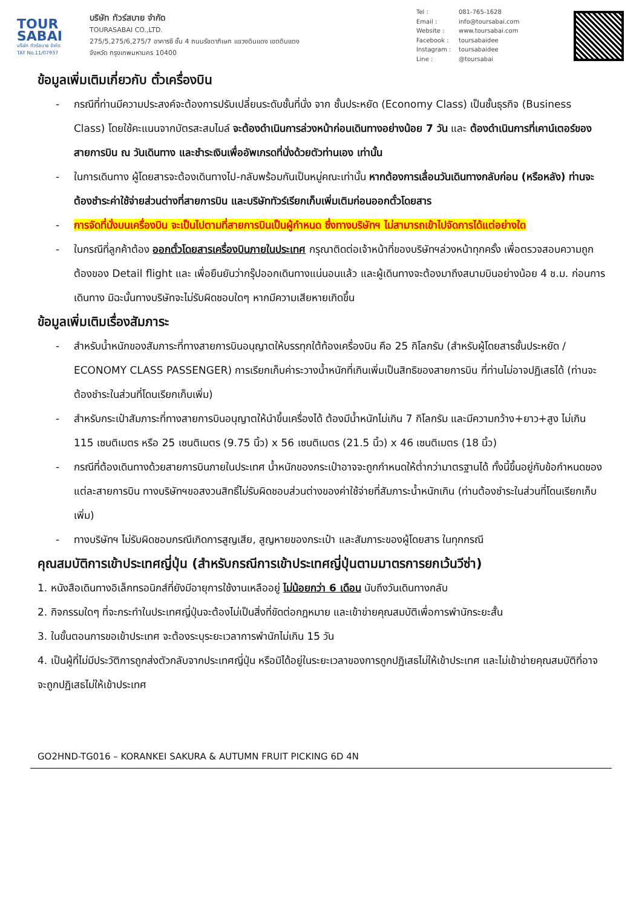TOUR SABAI
บริษัท ทัวร์สบาย จำกัด
TAT No.11/07937
บริษัท ทัวร์สบาย จำกัด
TOURASABAI CO.,LTD.
275/5,275/6,275/7 อาคารซี ชั้น 4 ถนนรัชดาภิเษก แขวงดินแดง เขตดินแดง
จังหวัด กรุงเทพมหานคร 10400
Tel : 081-765-1628
Email : info@toursabai.com
Website : www.toursabai.com
Facebook : toursabaidee
Instagram : toursabaidee
Line : @toursabai
ข้อมูลเพิ่มเติมเกี่ยวกับ ตั๋วเครื่องบิน
- กรณีที่ท่านมีความประสงค์จะต้องการปรับเปลี่ยนระดับชั้นที่นั่ง จาก ชั้นประหยัด (Economy Class) เป็นชั้นธุรกิจ (Business Class) โดยใช้คะแนนจากบัตรสะสมไมล์ จะต้องดำเนินการล่วงหน้าก่อนเดินทางอย่างน้อย 7 วัน และ ต้องดำเนินการที่เคาน์เตอร์ของสายการบิน ณ วันเดินทาง และชำระเงินเพื่ออัพเกรดที่นั่งด้วยตัวท่านเอง เท่านั้น
- ในการเดินทาง ผู้โดยสารจะต้องเดินทางไป-กลับพร้อมกันเป็นหมู่คณะเท่านั้น หากต้องการเลื่อนวันเดินทางกลับก่อน (หรือหลัง) ท่านจะต้องชำระค่าใช้จ่ายส่วนต่างที่สายการบิน และบริษัททัวร์เรียกเก็บเพิ่มเติมก่อนออกตั๋วโดยสาร
- การจัดที่นั่งบนเครื่องบิน จะเป็นไปตามที่สายการบินเป็นผู้กำหนด ซึ่งทางบริษัทฯ ไม่สามารถเข้าไปจัดการได้แต่อย่างใด
- ในกรณีที่ลูกค้าต้อง ออกตั๋วโดยสารเครื่องบินภายในประเทศ กรุณาติดต่อเจ้าหน้าที่ของบริษัทฯล่วงหน้าทุกครั้ง เพื่อตรวจสอบความถูกต้องของ Detail flight และ เพื่อยืนยันว่ากรุ๊ปออกเดินทางแน่นอนแล้ว และผู้เดินทางจะต้องมาถึงสนามบินอย่างน้อย 4 ช.ม. ก่อนการเดินทาง มิฉะนั้นทางบริษัทจะไม่รับผิดชอบใดๆ หากมีความเสียหายเกิดขึ้น
ข้อมูลเพิ่มเติมเรื่องสัมภาระ
- สำหรับน้ำหนักของสัมภาระที่ทางสายการบินอนุญาตให้บรรทุกใต้ท้องเครื่องบิน คือ 25 กิโลกรัม (สำหรับผู้โดยสารชั้นประหยัด / ECONOMY CLASS PASSENGER) การเรียกเก็บค่าระวางน้ำหนักที่เกินเพิ่มเป็นสิทธิของสายการบิน ที่ท่านไม่อาจปฏิเสธได้ (ท่านจะต้องชำระในส่วนที่โดนเรียกเก็บเพิ่ม)
- สำหรับกระเป๋าสัมภาระที่ทางสายการบินอนุญาตให้นำขึ้นเครื่องได้ ต้องมีน้ำหนักไม่เกิน 7 กิโลกรัม และมีความกว้าง+ยาว+สูง ไม่เกิน 115 เซนติเมตร หรือ 25 เซนติเมตร (9.75 นิ้ว) x 56 เซนติเมตร (21.5 นิ้ว) x 46 เซนติเมตร (18 นิ้ว)
- กรณีที่ต้องเดินทางด้วยสายการบินภายในประเทศ น้ำหนักของกระเป๋าอาจจะถูกกำหนดให้ต่ำกว่ามาตรฐานได้ ทั้งนี้ขึ้นอยู่กับข้อกำหนดของแต่ละสายการบิน ทางบริษัทฯขอสงวนสิทธิ์ไม่รับผิดชอบส่วนต่างของค่าใช้จ่ายที่สัมภาระน้ำหนักเกิน (ท่านต้องชำระในส่วนที่โดนเรียกเก็บเพิ่ม)
- ทางบริษัทฯ ไม่รับผิดชอบกรณีเกิดการสูญเสีย, สูญหายของกระเป๋า และสัมภาระของผู้โดยสาร ในทุกกรณี
คุณสมบัติการเข้าประเทศญี่ปุ่น (สำหรับกรณีการเข้าประเทศญี่ปุ่นตามมาตรการยกเว้นวีซ่า)
1. หนังสือเดินทางอิเล็กทรอนิกส์ที่ยังมีอายุการใช้งานเหลืออยู่ ไม่น้อยกว่า 6 เดือน นับถึงวันเดินทางกลับ
2. กิจกรรมใดๆ ที่จะกระทำในประเทศญี่ปุ่นจะต้องไม่เป็นสิ่งที่ขัดต่อกฎหมาย และเข้าข่ายคุณสมบัติเพื่อการพำนักระยะสั้น
3. ในขั้นตอนการขอเข้าประเทศ จะต้องระบุระยะเวลาการพำนักไม่เกิน 15 วัน
4. เป็นผู้ที่ไม่มีประวัติการถูกส่งตัวกลับจากประเทศญี่ปุ่น หรือมิได้อยู่ในระยะเวลาของการถูกปฏิเสธไม่ให้เข้าประเทศ และไม่เข้าข่ายคุณสมบัติที่อาจจะถูกปฏิเสธไม่ให้เข้าประเทศ
GO2HND-TG016 – KORANKEI SAKURA & AUTUMN FRUIT PICKING 6D 4N